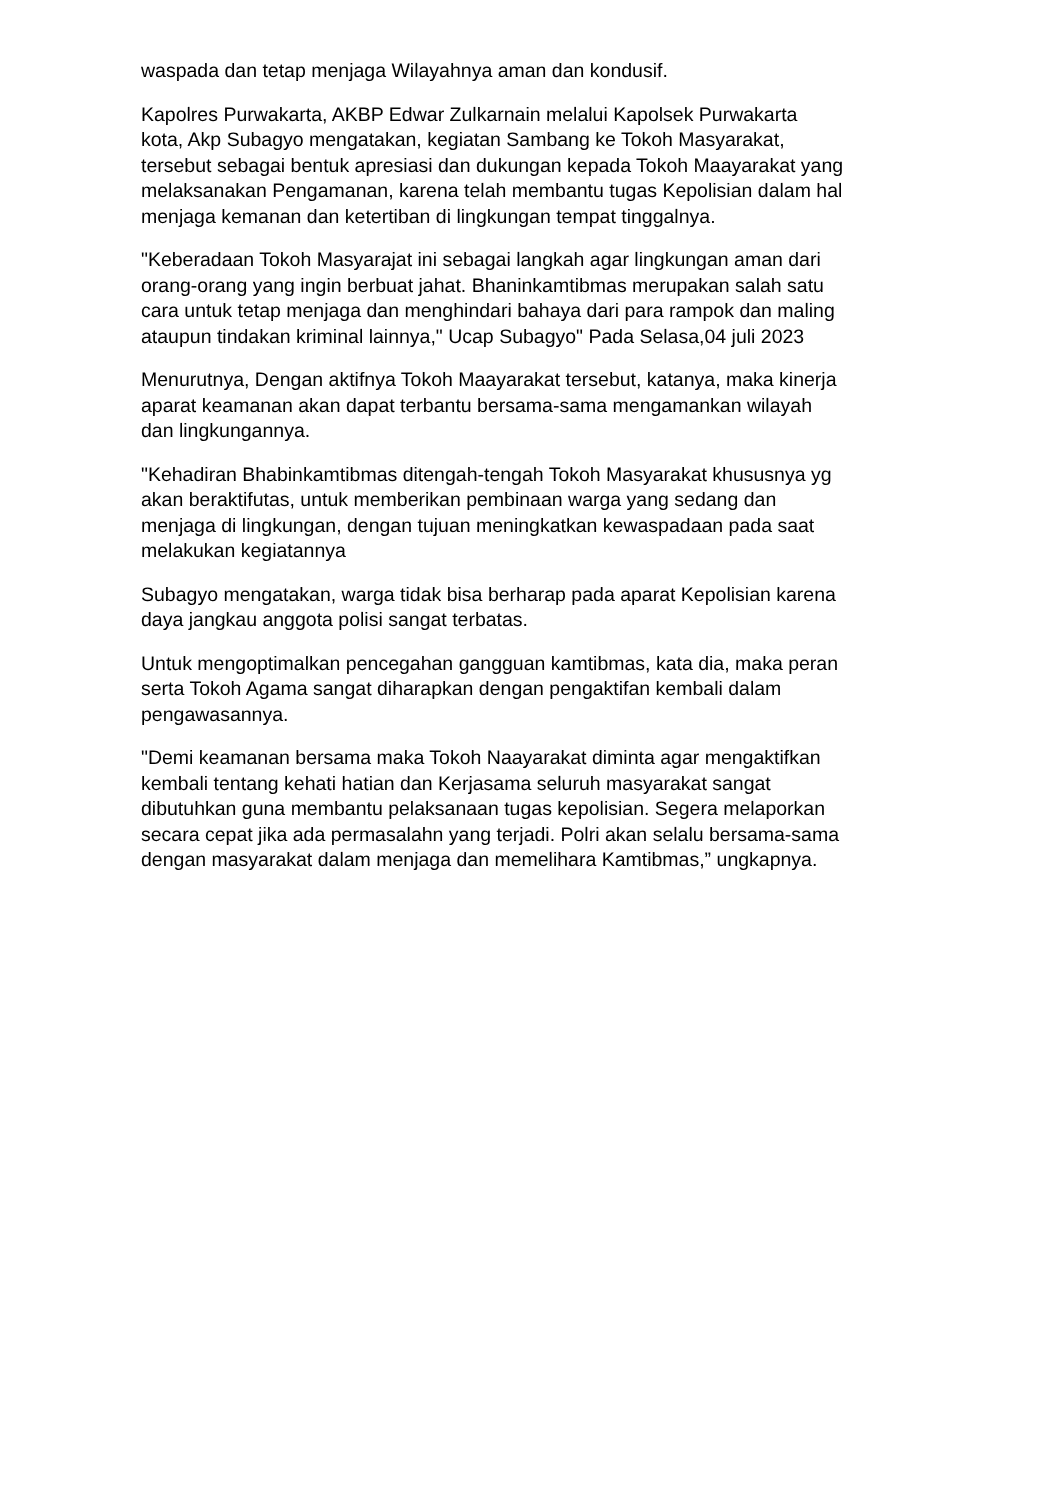waspada dan tetap menjaga Wilayahnya aman dan kondusif.
Kapolres Purwakarta, AKBP Edwar Zulkarnain melalui Kapolsek Purwakarta kota, Akp Subagyo mengatakan, kegiatan Sambang ke Tokoh Masyarakat, tersebut sebagai bentuk apresiasi dan dukungan kepada Tokoh Maayarakat yang melaksanakan Pengamanan, karena telah membantu tugas Kepolisian dalam hal menjaga kemanan dan ketertiban di lingkungan tempat tinggalnya.
"Keberadaan Tokoh Masyarajat ini sebagai langkah agar lingkungan aman dari orang-orang yang ingin berbuat jahat. Bhaninkamtibmas merupakan salah satu cara untuk tetap menjaga dan menghindari bahaya dari para rampok dan maling ataupun tindakan kriminal lainnya," Ucap Subagyo" Pada Selasa,04 juli 2023
Menurutnya, Dengan aktifnya Tokoh Maayarakat tersebut, katanya, maka kinerja aparat keamanan akan dapat terbantu bersama-sama mengamankan wilayah dan lingkungannya.
"Kehadiran Bhabinkamtibmas ditengah-tengah Tokoh Masyarakat khususnya yg akan beraktifutas, untuk memberikan pembinaan warga yang sedang dan menjaga di lingkungan, dengan tujuan meningkatkan kewaspadaan pada saat melakukan kegiatannya
Subagyo mengatakan, warga tidak bisa berharap pada aparat Kepolisian karena daya jangkau anggota polisi sangat terbatas.
Untuk mengoptimalkan pencegahan gangguan kamtibmas, kata dia, maka peran serta Tokoh Agama sangat diharapkan dengan pengaktifan kembali dalam pengawasannya.
"Demi keamanan bersama maka Tokoh Naayarakat diminta agar mengaktifkan kembali tentang kehati hatian dan Kerjasama seluruh masyarakat sangat dibutuhkan guna membantu pelaksanaan tugas kepolisian. Segera melaporkan secara cepat jika ada permasalahn yang terjadi. Polri akan selalu bersama-sama dengan masyarakat dalam menjaga dan memelihara Kamtibmas,” ungkapnya.